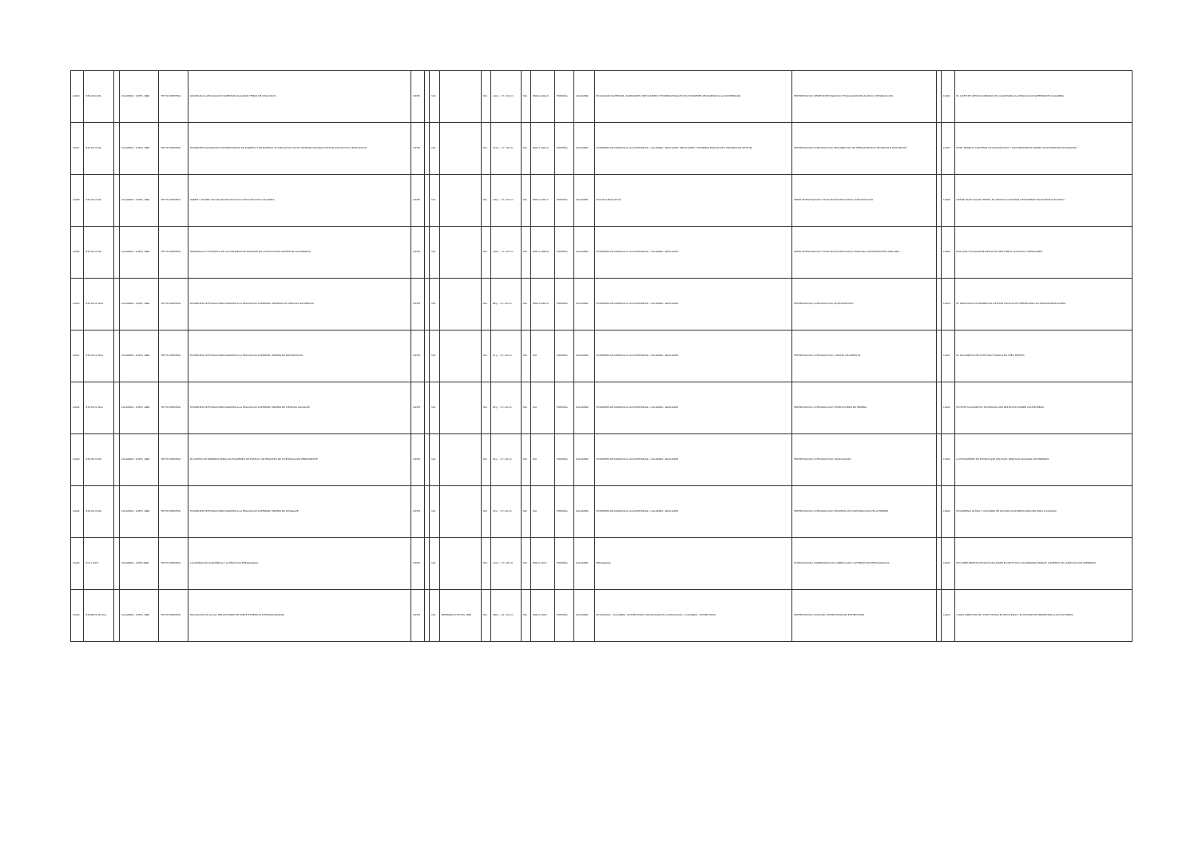| 10030 | 378.103 IC15s | | COLOMBIA : ICFES, 1998 | TEXTO IMPRESO | ADMISIÓN A LA EDUCACIÓN SUPERIOR: ALGUNOS TEMAS DE DISCUSIÓN | ICFES | | N/A | | N/A | 104 p. : 17 x 24 cm | N/A | 958-11-0000-3 | ESPAÑOL | COLOMBIA | EDUCACION SUPERIOR - ADMISIONES; MEDICIONES Y PRUEBAS EDUCATIVAS; EXAMENES DE ADMISION A LA UNIVERSIDAD | PRESENTACION; SERIE INVESTIGACION Y EVALUACION EDUCATIVA; INTRODUCCION | | 10030 | EL ICFES SE VIENE OCUPANDO DE LA ADMISIÓN A LA EDUCACIÓN SUPERIOR EN COLOMBIA. |
| 10037 | 378.161 IC15e | | COLOMBIA : ICFES, 1998 | TEXTO IMPRESO | EXÁMENES NACIONALES UNIVERSITARIOS DE INGRESO Y DE EGRESO: SU RELACIÓN CON EL SISTEMA NACIONAL DE EVALUACIÓN DE LA EDUCACIÓN | ICFES | | N/A | | N/A | 113 p. : 17 x 24 cm | N/A | 958-11-0004-6 | ESPAÑOL | COLOMBIA | EXAMENES DE ADMISION A LA UNIVERSIDAD - COLOMBIA - MANUALES; MEDICIONES Y PRUEBAS EDUCATIVAS; PRUEBAS DE APTITUD | PRESENTACION; INTRODUCCION; RESUMEN DE LOS PRESUPUESTOS TEORICOS E HISTORICOS | | 10037 | ESTE TRABAJO CONTIENE UN DIAGNÓSTICO Y UNA PROPUESTA SOBRE LOS EXÁMENES NACIONALES. |
| 10038 | 378.101 IC15s | | COLOMBIA : ICFES, 1998 | TEXTO IMPRESO | SABER Y PODER: SOCIALIZACIÓN POLÍTICA Y EDUCATIVA EN COLOMBIA | ICFES | | N/A | | N/A | 109 p. : 17 x 24 cm | N/A | 958-11-0005-2 | ESPAÑOL | COLOMBIA | POLITICA EDUCATIVA | SERIE INVESTIGACION Y EVALUACION EDUCATIVA; INTRODUCCION | | 10038 | DESDE HACE ALGÚN TIEMPO, EL SERVICIO NACIONAL DE PRUEBAS HA ADOPTADO EL RETO. |
| 10039 | 378.161 IC15d | | COLOMBIA : ICFES, 1998 | TEXTO IMPRESO | DESARROLLO HISTÓRICO DE LAS PRUEBAS DE ADMISIÓN EN LA EDUCACIÓN SUPERIOR COLOMBIANA | ICFES | | N/A | | N/A | 123 p. : 17 x 24 cm | N/A | 958-11-0008-8 | ESPAÑOL | COLOMBIA | EXAMENES DE ADMISION A LA UNIVERSIDAD - COLOMBIA - MANUALES | SERIE INVESTIGACION Y EVALUACION EDUCATIVA; PROLOGO; ANTECEDENTES 1960-1993 | | 10039 | EVALUAR Y EVALUARSE RESULTAN SER TEMAS VALIOSOS Y RETADORES. |
| 10040 | 378.161 IC15e3 | | COLOMBIA : ICFES, 1998 | TEXTO IMPRESO | EXÁMENES DE ESTADO PARA INGRESO A LA EDUCACIÓN SUPERIOR: PRUEBAS DE CIENCIAS NATURALES | ICFES | | N/A | | N/A | 88 p. : 17 x 24 cm | N/A | 958-11-0405-4 | ESPAÑOL | COLOMBIA | EXAMENES DE ADMISION A LA UNIVERSIDAD - COLOMBIA - MANUALES | PRESENTACION; INTRODUCCION; ANTECEDENTES | | 10040 | EL PROPÓSITO FUNDAMENTAL DE ESTE ESCRITO ES PRESENTAR LAS TRANSFORMACIONES. |
| 10041 | 378.161 IC15e2 | | COLOMBIA : ICFES, 1998 | TEXTO IMPRESO | EXÁMENES DE ESTADO PARA INGRESO A LA EDUCACIÓN SUPERIOR: PRUEBA DE MATEMÁTICAS | ICFES | | N/A | | N/A | 51 p. : 17 x 24 cm | N/A | N/A | ESPAÑOL | COLOMBIA | EXAMENES DE ADMISION A LA UNIVERSIDAD - COLOMBIA - MANUALES | PRESENTACION; INTRODUCCION; 1.EMA EL NACIMIENTO | | 10041 | EL DOCUMENTO ESTÁ ESTRUCTURADO EN TRES PARTES. |
| 10042 | 378.161 IC15e1 | | COLOMBIA : ICFES, 1998 | TEXTO IMPRESO | EXÁMENES DE ESTADO PARA INGRESO A LA EDUCACIÓN SUPERIOR: PRUEBA DE CIENCIAS SOCIALES | ICFES | | N/A | | N/A | 32 p. : 17 x 24 cm | N/A | N/A | ESPAÑOL | COLOMBIA | EXAMENES DE ADMISION A LA UNIVERSIDAD - COLOMBIA - MANUALES | PRESENTACION; INTRODUCCION; ESTRUCTURAS DE PRUEBA | | 10042 | EN ESTE DOCUMENTO SE REALIZA UNA REFLEXIÓN SOBRE LAS PRUEBAS. |
| 10043 | 378.161 IC15d | | COLOMBIA : ICFES, 1998 | TEXTO IMPRESO | EL DISEÑO DE PRUEBAS PARA LOS EXÁMENES DE ESTADO: UN PROCESO DE INVESTIGACIÓN PERMANENTE | ICFES | | N/A | | N/A | 30 p. : 17 x 24 cm | N/A | N/A | ESPAÑOL | COLOMBIA | EXAMENES DE ADMISION A LA UNIVERSIDAD - COLOMBIA - MANUALES | PRESENTACION; INTRODUCCION; CALIFICACION | | 10043 | LOS EXÁMENES DE ESTADO QUE APLICA EL SERVICIO NACIONAL DE PRUEBAS. |
| 10044 | 378.161 IC15e | | COLOMBIA : ICFES, 1998 | TEXTO IMPRESO | EXÁMENES DE ESTADO PARA INGRESO A LA EDUCACIÓN SUPERIOR: PRUEBA DE LENGUAJE | ICFES | | N/A | | N/A | 30 p. : 17 x 24 cm | N/A | N/A | ESPAÑOL | COLOMBIA | EXAMENES DE ADMISION A LA UNIVERSIDAD - COLOMBIA - MANUALES | PRESENTACION; INTRODUCCION; PROCESO DE CONSTRUCCION DE LA PRUEBA | | 10044 | EN AMÉRICA LATINA Y COLOMBIA SE HA DADO UNA PREOCUPACIÓN POR LA CALIDAD. |
| 10045 | 371.1 IC15f | | COLOMBIA : ICFES,1998 | TEXTO IMPRESO | LA FORMACIÓN ACADÉMICA Y LA PRÁCTICA PEDAGÓGICA | ICFES | | N/A | | N/A | 112 p. : 17 x 24 cm | N/A | 958-11-002-7 | ESPAÑOL | COLOMBIA | PEDAGOGIA | INTRODUCCION; MODERNIZACION CURRICULAR Y ALTERNATIVAS PEDAGOGICAS | | 10045 | EN CUMPLIMIENTO DE SUS FUNCIONES EL INSTITUTO COLOMBIANO PARA EL FOMENTO DE LA EDUCACIÓN SUPERIOR. |
| 10046 | 378.986 IC15e Ej.2 | | COLOMBIA : ICFES, 1998 | TEXTO IMPRESO | EDUCACIÓN UN ALLAS: REFLEXIONES DE TRECE EXPERTOS INTERNACIONALES | ICFES | | N/A | BERNARDO HOYOS, 1998 | N/A | 348 p. : 16 x 24 cm | N/A | 958-11-003-5 | ESPAÑOL | COLOMBIA | EDUCACION - COLOMBIA - ENTREVISTAS; SOCIOLOGIA DE LA EDUCACION - COLOMBIA - ENTREVISTAS | PRESENTACION; NOTA DEL ENTREVISTADOR; ENTREVISTAS | | 10046 | COMO DIRECTOR DEL ICFES TENGO EL PRIVILEGIO Y EL PLACER DE PRESENTAR A LOS LECTORES. |